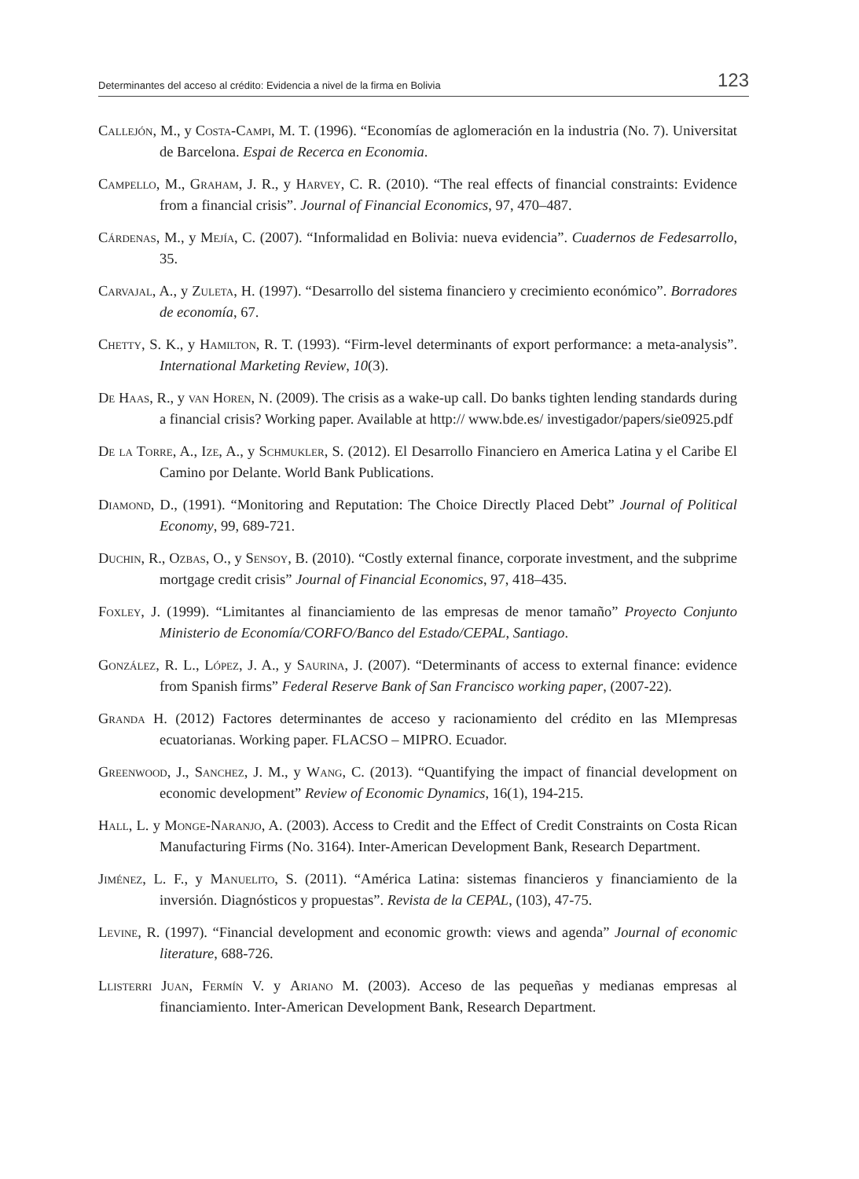Determinantes del acceso al crédito: Evidencia a nivel de la firma en Bolivia 123
Callejón, M., y Costa-Campi, M. T. (1996). “Economías de aglomeración en la industria (No. 7). Universitat de Barcelona. Espai de Recerca en Economia.
Campello, M., Graham, J. R., y Harvey, C. R. (2010). “The real effects of financial constraints: Evidence from a financial crisis”. Journal of Financial Economics, 97, 470–487.
Cárdenas, M., y Mejía, C. (2007). “Informalidad en Bolivia: nueva evidencia”. Cuadernos de Fedesarrollo, 35.
Carvajal, A., y Zuleta, H. (1997). “Desarrollo del sistema financiero y crecimiento económico”. Borradores de economía, 67.
Chetty, S. K., y Hamilton, R. T. (1993). “Firm-level determinants of export performance: a meta-analysis”. International Marketing Review, 10(3).
De Haas, R., y van Horen, N. (2009). The crisis as a wake-up call. Do banks tighten lending standards during a financial crisis? Working paper. Available at http:// www.bde.es/ investigador/papers/sie0925.pdf
De la Torre, A., Ize, A., y Schmukler, S. (2012). El Desarrollo Financiero en America Latina y el Caribe El Camino por Delante. World Bank Publications.
Diamond, D., (1991). “Monitoring and Reputation: The Choice Directly Placed Debt” Journal of Political Economy, 99, 689-721.
Duchin, R., Ozbas, O., y Sensoy, B. (2010). “Costly external finance, corporate investment, and the subprime mortgage credit crisis” Journal of Financial Economics, 97, 418–435.
Foxley, J. (1999). “Limitantes al financiamiento de las empresas de menor tamaño” Proyecto Conjunto Ministerio de Economía/CORFO/Banco del Estado/CEPAL, Santiago.
González, R. L., López, J. A., y Saurina, J. (2007). “Determinants of access to external finance: evidence from Spanish firms” Federal Reserve Bank of San Francisco working paper, (2007-22).
Granda H. (2012) Factores determinantes de acceso y racionamiento del crédito en las MIempresas ecuatorianas. Working paper. FLACSO – MIPRO. Ecuador.
Greenwood, J., Sanchez, J. M., y Wang, C. (2013). “Quantifying the impact of financial development on economic development” Review of Economic Dynamics, 16(1), 194-215.
Hall, L. y Monge-Naranjo, A. (2003). Access to Credit and the Effect of Credit Constraints on Costa Rican Manufacturing Firms (No. 3164). Inter-American Development Bank, Research Department.
Jiménez, L. F., y Manuelito, S. (2011). “América Latina: sistemas financieros y financiamiento de la inversión. Diagnósticos y propuestas”. Revista de la CEPAL, (103), 47-75.
Levine, R. (1997). “Financial development and economic growth: views and agenda” Journal of economic literature, 688-726.
Llisterri Juan, Fermín V. y Ariano M. (2003). Acceso de las pequeñas y medianas empresas al financiamiento. Inter-American Development Bank, Research Department.